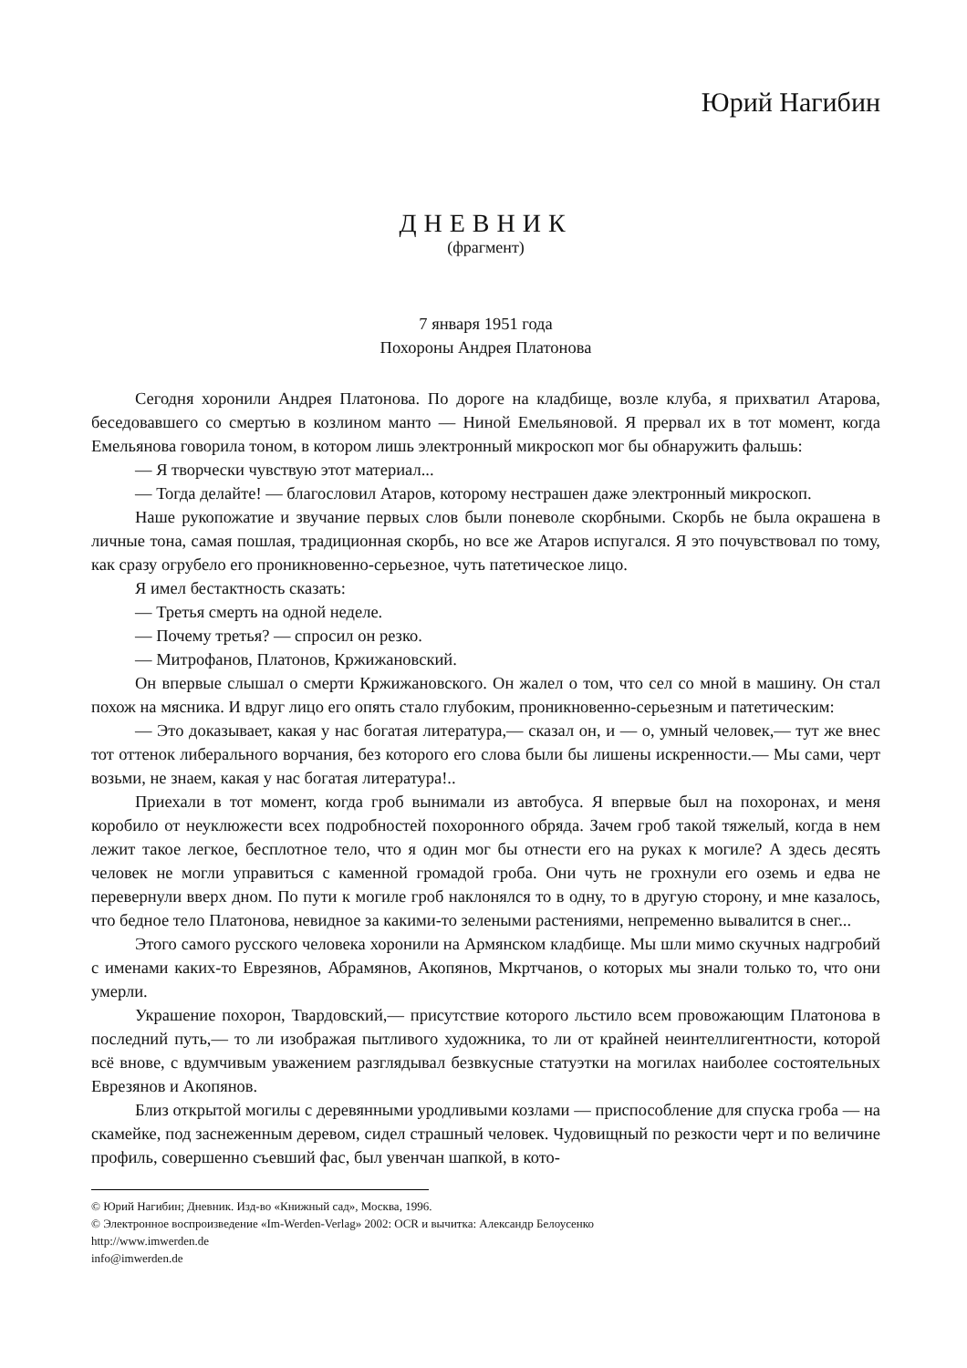Юрий Нагибин
ДНЕВНИК
(фрагмент)
7 января 1951 года
Похороны Андрея Платонова
Сегодня хоронили Андрея Платонова. По дороге на кладбище, возле клуба, я прихватил Атарова, беседовавшего со смертью в козлином манто — Ниной Емельяновой. Я прервал их в тот момент, когда Емельянова говорила тоном, в котором лишь электронный микроскоп мог бы обнаружить фальшь:
— Я творчески чувствую этот материал...
— Тогда делайте! — благословил Атаров, которому нестрашен даже электронный микроскоп.
Наше рукопожатие и звучание первых слов были поневоле скорбными. Скорбь не была окрашена в личные тона, самая пошлая, традиционная скорбь, но все же Атаров испугался. Я это почувствовал по тому, как сразу огрубело его проникновенно-серьезное, чуть патетическое лицо.
Я имел бестактность сказать:
— Третья смерть на одной неделе.
— Почему третья? — спросил он резко.
— Митрофанов, Платонов, Кржижановский.
Он впервые слышал о смерти Кржижановского. Он жалел о том, что сел со мной в машину. Он стал похож на мясника. И вдруг лицо его опять стало глубоким, проникновенно-серьезным и патетическим:
— Это доказывает, какая у нас богатая литература,— сказал он, и — о, умный человек,— тут же внес тот оттенок либерального ворчания, без которого его слова были бы лишены искренности.— Мы сами, черт возьми, не знаем, какая у нас богатая литература!..
Приехали в тот момент, когда гроб вынимали из автобуса. Я впервые был на похоронах, и меня коробило от неуклюжести всех подробностей похоронного обряда. Зачем гроб такой тяжелый, когда в нем лежит такое легкое, бесплотное тело, что я один мог бы отнести его на руках к могиле? А здесь десять человек не могли управиться с каменной громадой гроба. Они чуть не грохнули его оземь и едва не перевернули вверх дном. По пути к могиле гроб наклонялся то в одну, то в другую сторону, и мне казалось, что бедное тело Платонова, невидное за какими-то зелеными растениями, непременно вывалится в снег...
Этого самого русского человека хоронили на Армянском кладбище. Мы шли мимо скучных надгробий с именами каких-то Еврезянов, Абрамянов, Акопянов, Мкртчанов, о которых мы знали только то, что они умерли.
Украшение похорон, Твардовский,— присутствие которого льстило всем провожающим Платонова в последний путь,— то ли изображая пытливого художника, то ли от крайней неинтеллигентности, которой всё внове, с вдумчивым уважением разглядывал безвкусные статуэтки на могилах наиболее состоятельных Еврезянов и Акопянов.
Близ открытой могилы с деревянными уродливыми козлами — приспособление для спуска гроба — на скамейке, под заснеженным деревом, сидел страшный человек. Чудовищный по резкости черт и по величине профиль, совершенно съевший фас, был увенчан шапкой, в кото-
© Юрий Нагибин; Дневник. Изд-во «Книжный сад», Москва, 1996.
© Электронное воспроизведение «Im-Werden-Verlag» 2002: OCR и вычитка: Александр Белоусенко
http://www.imwerden.de
info@imwerden.de